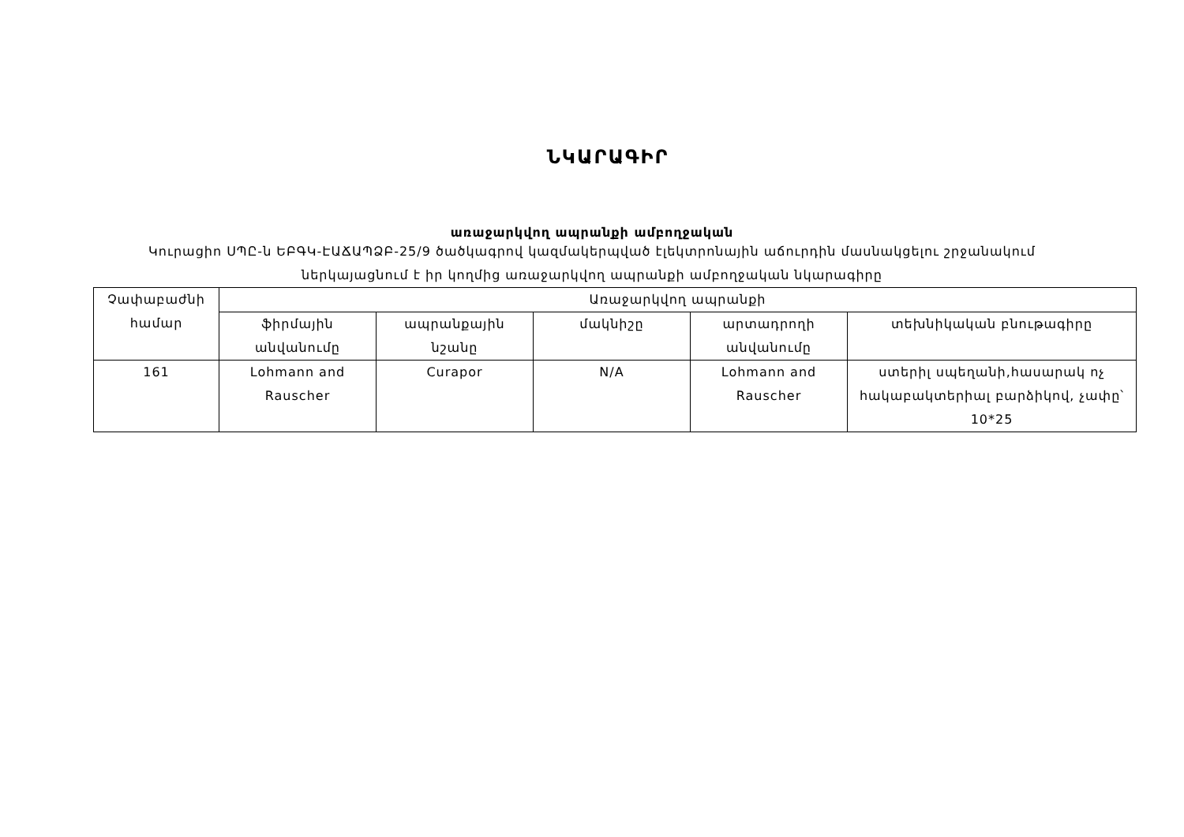ՆԿԱՐԱԳԻՐ
առաջարկվող ապրանքի ամբողջական
Կուրացիո ՍՊԸ-ն ԵԲԳԿ-ԷԱՃԱՊՁԲ-25/9 ծածկագրով կազմակերպված էլեկտրոնային աճուրդին մասնակցելու շրջանակում ներկայացնում է իր կողմից առաջարկվող ապրանքի ամբողջական նկարագիրը
| Չափաբաժնի համար | Առաջարկվող ապրանքի | | | | |
| --- | --- | --- | --- | --- | --- |
| | ֆիրմային անվանումը | ապրանքային նշանը | մակնիշը | արտադրողի անվանումը | տեխնիկական բնութագիրը |
| 161 | Lohmann and Rauscher | Curapor | N/A | Lohmann and Rauscher | ստերիլ սպեղանի,հասարակ ոչ հակաբակտերիալ բարձիկով, չափը՝ 10*25 |